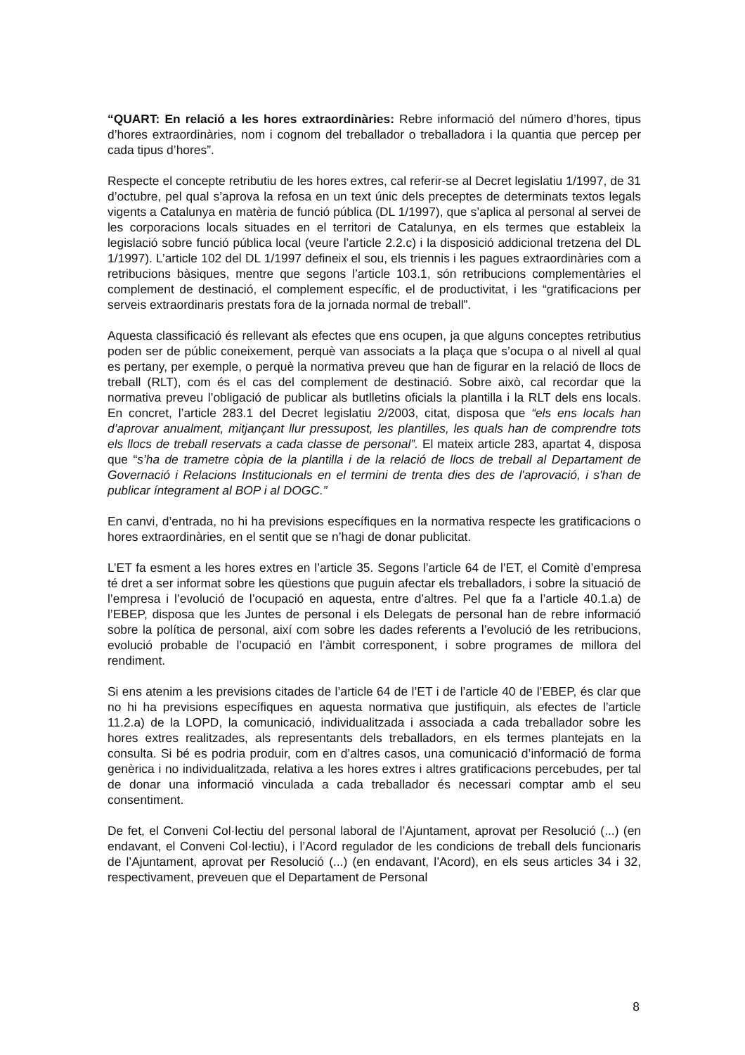“QUART: En relació a les hores extraordinàries: Rebre informació del número d’hores, tipus d’hores extraordinàries, nom i cognom del treballador o treballadora i la quantia que percep per cada tipus d’hores”.
Respecte el concepte retributiu de les hores extres, cal referir-se al Decret legislatiu 1/1997, de 31 d’octubre, pel qual s’aprova la refosa en un text únic dels preceptes de determinats textos legals vigents a Catalunya en matèria de funció pública (DL 1/1997), que s’aplica al personal al servei de les corporacions locals situades en el territori de Catalunya, en els termes que estableix la legislació sobre funció pública local (veure l’article 2.2.c) i la disposició addicional tretzena del DL 1/1997). L’article 102 del DL 1/1997 defineix el sou, els triennis i les pagues extraordinàries com a retribucions bàsiques, mentre que segons l’article 103.1, són retribucions complementàries el complement de destinació, el complement específic, el de productivitat, i les “gratificacions per serveis extraordinaris prestats fora de la jornada normal de treball”.
Aquesta classificació és rellevant als efectes que ens ocupen, ja que alguns conceptes retributius poden ser de públic coneixement, perquè van associats a la plaça que s’ocupa o al nivell al qual es pertany, per exemple, o perquè la normativa preveu que han de figurar en la relació de llocs de treball (RLT), com és el cas del complement de destinació. Sobre això, cal recordar que la normativa preveu l’obligació de publicar als butlletins oficials la plantilla i la RLT dels ens locals. En concret, l’article 283.1 del Decret legislatiu 2/2003, citat, disposa que “els ens locals han d’aprovar anualment, mitjançant llur pressupost, les plantilles, les quals han de comprendre tots els llocs de treball reservats a cada classe de personal”. El mateix article 283, apartat 4, disposa que “s’ha de trametre còpia de la plantilla i de la relació de llocs de treball al Departament de Governació i Relacions Institucionals en el termini de trenta dies des de l'aprovació, i s'han de publicar íntegrament al BOP i al DOGC.”
En canvi, d’entrada, no hi ha previsions específiques en la normativa respecte les gratificacions o hores extraordinàries, en el sentit que se n’hagi de donar publicitat.
L’ET fa esment a les hores extres en l’article 35. Segons l’article 64 de l’ET, el Comitè d’empresa té dret a ser informat sobre les qüestions que puguin afectar els treballadors, i sobre la situació de l’empresa i l’evolució de l’ocupació en aquesta, entre d’altres. Pel que fa a l’article 40.1.a) de l’EBEP, disposa que les Juntes de personal i els Delegats de personal han de rebre informació sobre la política de personal, així com sobre les dades referents a l’evolució de les retribucions, evolució probable de l’ocupació en l’àmbit corresponent, i sobre programes de millora del rendiment.
Si ens atenim a les previsions citades de l’article 64 de l’ET i de l’article 40 de l’EBEP, és clar que no hi ha previsions específiques en aquesta normativa que justifiquin, als efectes de l’article 11.2.a) de la LOPD, la comunicació, individualitzada i associada a cada treballador sobre les hores extres realitzades, als representants dels treballadors, en els termes plantejats en la consulta. Si bé es podria produir, com en d’altres casos, una comunicació d’informació de forma genèrica i no individualitzada, relativa a les hores extres i altres gratificacions percebudes, per tal de donar una informació vinculada a cada treballador és necessari comptar amb el seu consentiment.
De fet, el Conveni Col·lectiu del personal laboral de l’Ajuntament, aprovat per Resolució (...) (en endavant, el Conveni Col·lectiu), i l’Acord regulador de les condicions de treball dels funcionaris de l’Ajuntament, aprovat per Resolució (...) (en endavant, l’Acord), en els seus articles 34 i 32, respectivament, preveuen que el Departament de Personal
8